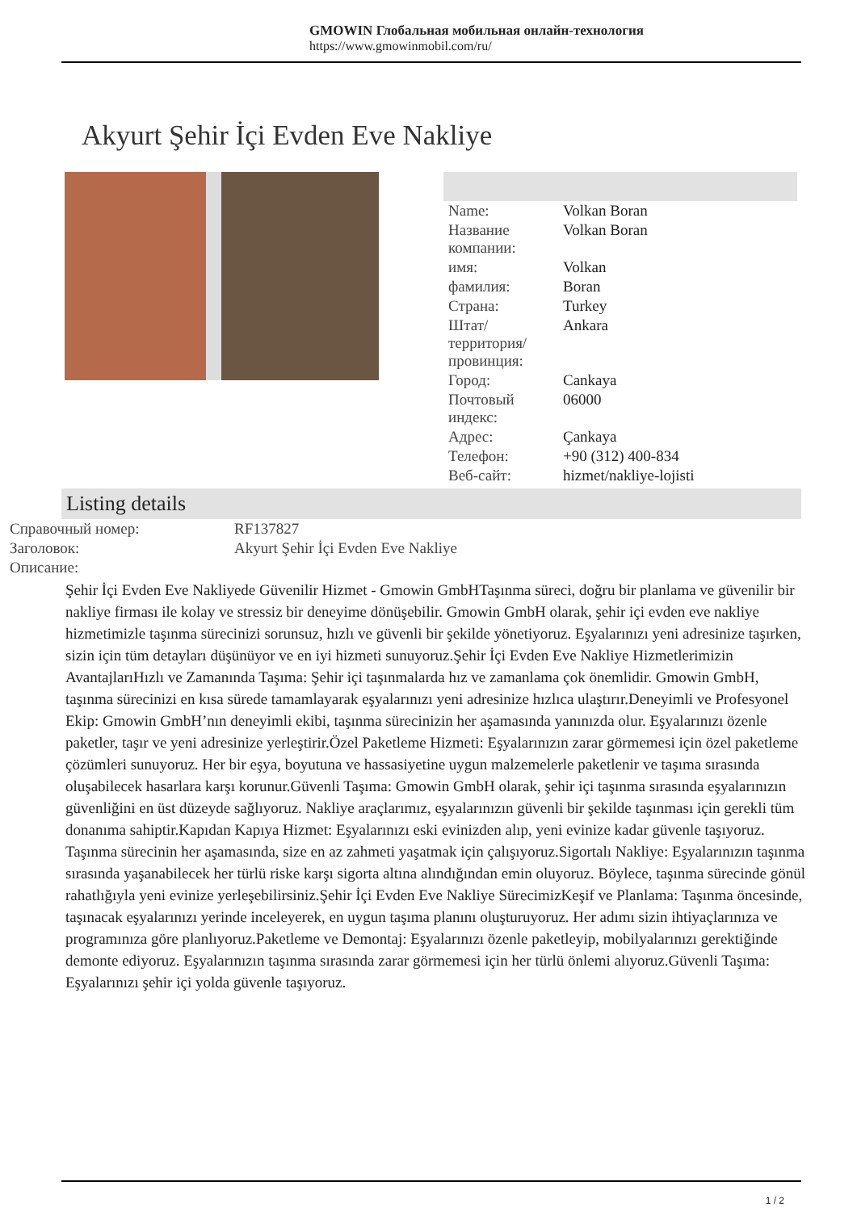GMOWIN Глобальная мобильная онлайн-технология
https://www.gmowinmobil.com/ru/
Akyurt Şehir İçi Evden Eve Nakliye
| Name: | Volkan Boran |
| Название компании: | Volkan Boran |
| имя: | Volkan |
| фамилия: | Boran |
| Страна: | Turkey |
| Штат/территория/провинция: | Ankara |
| Город: | Cankaya |
| Почтовый индекс: | 06000 |
| Адрес: | Çankaya |
| Телефон: | +90 (312) 400-834 |
| Веб-сайт: | hizmet/nakliye-lojisti |
Listing details
| Справочный номер: | RF137827 |
| Заголовок: | Akyurt Şehir İçi Evden Eve Nakliye |
| Описание: | |
Şehir İçi Evden Eve Nakliyede Güvenilir Hizmet - Gmowin GmbHTaşınma süreci, doğru bir planlama ve güvenilir bir nakliye firması ile kolay ve stressiz bir deneyime dönüşebilir. Gmowin GmbH olarak, şehir içi evden eve nakliye hizmetimizle taşınma sürecinizi sorunsuz, hızlı ve güvenli bir şekilde yönetiyoruz. Eşyalarınızı yeni adresinize taşırken, sizin için tüm detayları düşünüyor ve en iyi hizmeti sunuyoruz.Şehir İçi Evden Eve Nakliye Hizmetlerimizin AvantajlarıHızlı ve Zamanında Taşıma: Şehir içi taşınmalarda hız ve zamanlama çok önemlidir. Gmowin GmbH, taşınma sürecinizi en kısa sürede tamamlayarak eşyalarınızı yeni adresinize hızlıca ulaştırır.Deneyimli ve Profesyonel Ekip: Gmowin GmbH’nın deneyimli ekibi, taşınma sürecinizin her aşamasında yanınızda olur. Eşyalarınızı özenle paketler, taşır ve yeni adresinize yerleştirir.Özel Paketleme Hizmeti: Eşyalarınızın zarar görmemesi için özel paketleme çözümleri sunuyoruz. Her bir eşya, boyutuna ve hassasiyetine uygun malzemelerle paketlenir ve taşıma sırasında oluşabilecek hasarlara karşı korunur.Güvenli Taşıma: Gmowin GmbH olarak, şehir içi taşınma sırasında eşyalarınızın güvenliğini en üst düzeyde sağlıyoruz. Nakliye araçlarımız, eşyalarınızın güvenli bir şekilde taşınması için gerekli tüm donanıma sahiptir.Kapıdan Kapıya Hizmet: Eşyalarınızı eski evinizden alıp, yeni evinize kadar güvenle taşıyoruz. Taşınma sürecinin her aşamasında, size en az zahmeti yaşatmak için çalışıyoruz.Sigortalı Nakliye: Eşyalarınızın taşınma sırasında yaşanabilecek her türlü riske karşı sigorta altına alındığından emin oluyoruz. Böylece, taşınma sürecinde gönül rahatlığıyla yeni evinize yerleşebilirsiniz.Şehir İçi Evden Eve Nakliye SürecimizKeşif ve Planlama: Taşınma öncesinde, taşınacak eşyalarınızı yerinde inceleyerek, en uygun taşıma planını oluşturuyoruz. Her adımı sizin ihtiyaçlarınıza ve programınıza göre planlıyoruz.Paketleme ve Demontaj: Eşyalarınızı özenle paketleyip, mobilyalarınızı gerektiğinde demonte ediyoruz. Eşyalarınızın taşınma sırasında zarar görmemesi için her türlü önlemi alıyoruz.Güvenli Taşıma: Eşyalarınızı şehir içi yolda güvenle taşıyoruz.
1 / 2